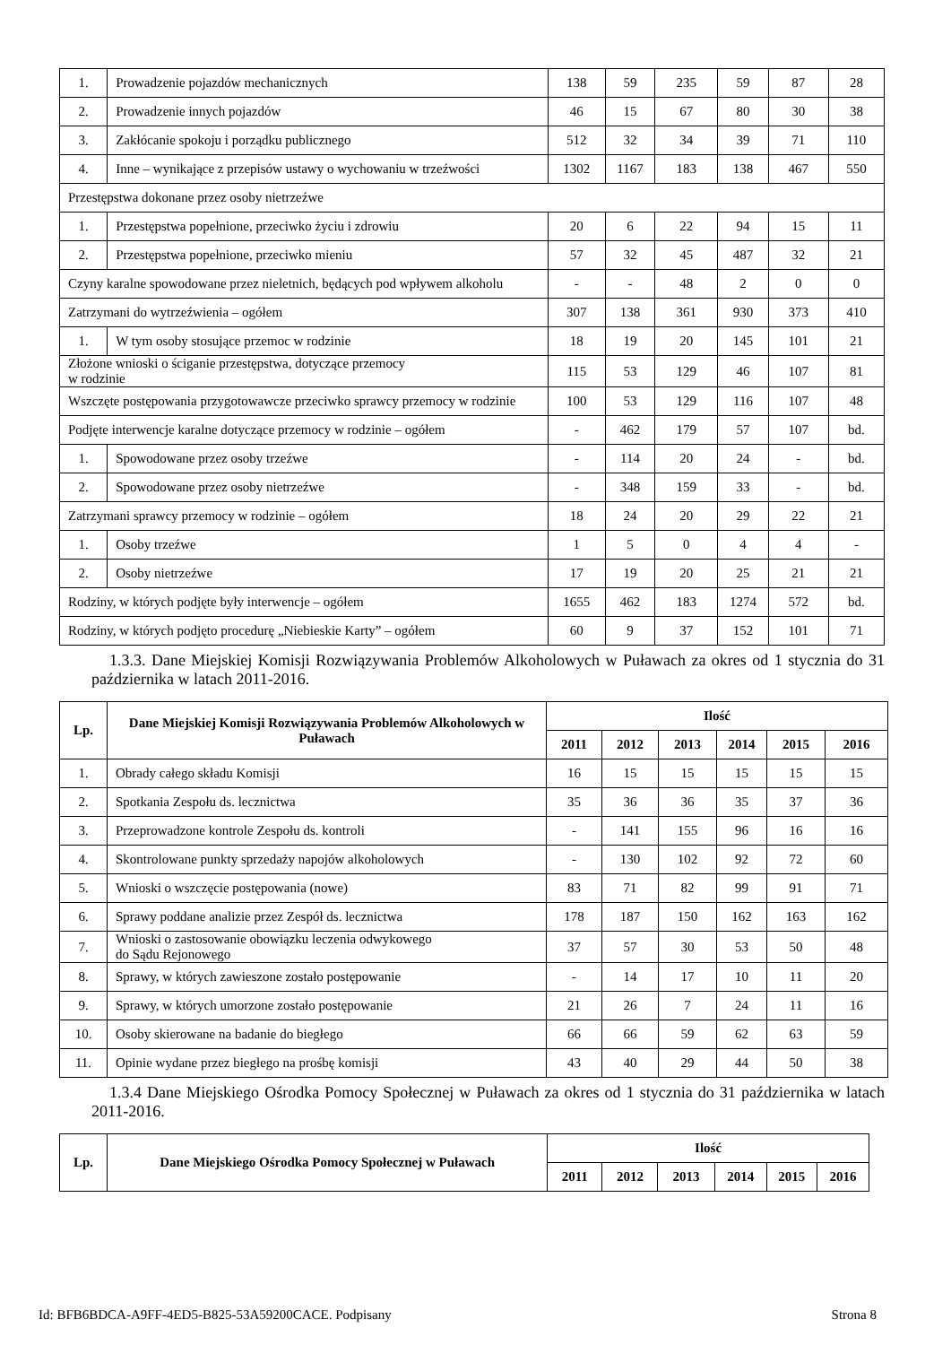| 1. | Prowadzenie pojazdów mechanicznych | 138 | 59 | 235 | 59 | 87 | 28 |
| 2. | Prowadzenie innych pojazdów | 46 | 15 | 67 | 80 | 30 | 38 |
| 3. | Zakłócanie spokoju i porządku publicznego | 512 | 32 | 34 | 39 | 71 | 110 |
| 4. | Inne – wynikające z przepisów ustawy o wychowaniu w trzeźwości | 1302 | 1167 | 183 | 138 | 467 | 550 |
| Przestępstwa dokonane przez osoby nietrzeźwe | | | | | | | |
| 1. | Przestępstwa popełnione, przeciwko życiu i zdrowiu | 20 | 6 | 22 | 94 | 15 | 11 |
| 2. | Przestępstwa popełnione, przeciwko mieniu | 57 | 32 | 45 | 487 | 32 | 21 |
| Czyny karalne spowodowane przez nieletnich, będących pod wpływem alkoholu | | - | - | 48 | 2 | 0 | 0 |
| Zatrzymani do wytrzeźwienia – ogółem | | 307 | 138 | 361 | 930 | 373 | 410 |
| 1. | W tym osoby stosujące przemoc w rodzinie | 18 | 19 | 20 | 145 | 101 | 21 |
| Złożone wnioski o ściganie przestępstwa, dotyczące przemocy w rodzinie | | 115 | 53 | 129 | 46 | 107 | 81 |
| Wszczęte postępowania przygotowawcze przeciwko sprawcy przemocy w rodzinie | | 100 | 53 | 129 | 116 | 107 | 48 |
| Podjęte interwencje karalne dotyczące przemocy w rodzinie – ogółem | | - | 462 | 179 | 57 | 107 | bd. |
| 1. | Spowodowane przez osoby trzeźwe | - | 114 | 20 | 24 | - | bd. |
| 2. | Spowodowane przez osoby nietrzeźwe | - | 348 | 159 | 33 | - | bd. |
| Zatrzymani sprawcy przemocy w rodzinie – ogółem | | 18 | 24 | 20 | 29 | 22 | 21 |
| 1. | Osoby trzeźwe | 1 | 5 | 0 | 4 | 4 | - |
| 2. | Osoby nietrzeźwe | 17 | 19 | 20 | 25 | 21 | 21 |
| Rodziny, w których podjęte były interwencje – ogółem | | 1655 | 462 | 183 | 1274 | 572 | bd. |
| Rodziny, w których podjęto procedurę „Niebieskie Karty” – ogółem | | 60 | 9 | 37 | 152 | 101 | 71 |
1.3.3. Dane Miejskiej Komisji Rozwiązywania Problemów Alkoholowych w Puławach za okres od 1 stycznia do 31 października w latach 2011-2016.
| Lp. | Dane Miejskiej Komisji Rozwiązywania Problemów Alkoholowych w Puławach | Ilość | | | | | |
| --- | --- | --- | --- | --- | --- | --- | --- |
| | | 2011 | 2012 | 2013 | 2014 | 2015 | 2016 |
| 1. | Obrady całego składu Komisji | 16 | 15 | 15 | 15 | 15 | 15 |
| 2. | Spotkania Zespołu ds. lecznictwa | 35 | 36 | 36 | 35 | 37 | 36 |
| 3. | Przeprowadzone kontrole Zespołu ds. kontroli | - | 141 | 155 | 96 | 16 | 16 |
| 4. | Skontrolowane punkty sprzedaży napojów alkoholowych | - | 130 | 102 | 92 | 72 | 60 |
| 5. | Wnioski o wszczęcie postępowania (nowe) | 83 | 71 | 82 | 99 | 91 | 71 |
| 6. | Sprawy poddane analizie przez Zespół ds. lecznictwa | 178 | 187 | 150 | 162 | 163 | 162 |
| 7. | Wnioski o zastosowanie obowiązku leczenia odwykowego do Sądu Rejonowego | 37 | 57 | 30 | 53 | 50 | 48 |
| 8. | Sprawy, w których zawieszone zostało postępowanie | - | 14 | 17 | 10 | 11 | 20 |
| 9. | Sprawy, w których umorzone zostało postępowanie | 21 | 26 | 7 | 24 | 11 | 16 |
| 10. | Osoby skierowane na badanie do biegłego | 66 | 66 | 59 | 62 | 63 | 59 |
| 11. | Opinie wydane przez biegłego na prośbę komisji | 43 | 40 | 29 | 44 | 50 | 38 |
1.3.4 Dane Miejskiego Ośrodka Pomocy Społecznej w Puławach za okres od 1 stycznia do 31 października w latach 2011-2016.
| Lp. | Dane Miejskiego Ośrodka Pomocy Społecznej w Puławach | Ilość | | | | | |
| --- | --- | --- | --- | --- | --- | --- | --- |
| | | 2011 | 2012 | 2013 | 2014 | 2015 | 2016 |
Id: BFB6BDCA-A9FF-4ED5-B825-53A59200CACE. Podpisany Strona 8